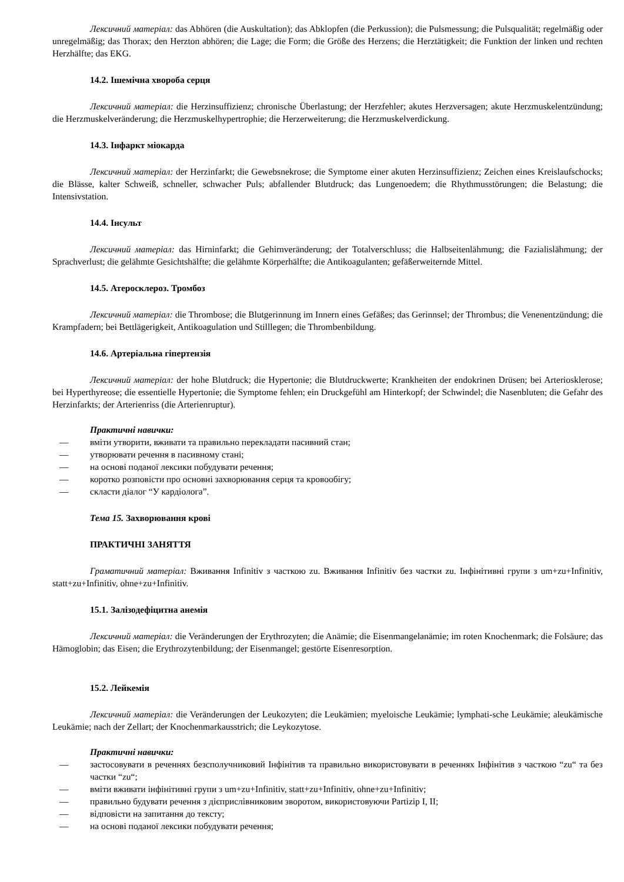Лексичний матеріал: das Abhören (die Auskultation); das Abklopfen (die Perkussion); die Pulsmessung; die Pulsqualität; regelmäßig oder unregelmäßig; das Thorax; den Herzton abhören; die Lage; die Form; die Größe des Herzens; die Herztätigkeit; die Funktion der linken und rechten Herzhälfte; das EKG.
14.2. Ішемічна хвороба серця
Лексичний матеріал: die Herzinsuffizienz; chronische Überlastung; der Herzfehler; akutes Herzversagen; akute Herzmuskelentzündung; die Herzmuskelveränderung; die Herzmuskelhypertrophie; die Herzerweiterung; die Herzmuskelverdickung.
14.3. Інфаркт міокарда
Лексичний матеріал: der Herzinfarkt; die Gewebsnekrose; die Symptome einer akuten Herzinsuffizienz; Zeichen eines Kreislaufschocks; die Blässe, kalter Schweiß, schneller, schwacher Puls; abfallender Blutdruck; das Lungenoedem; die Rhythmusstörungen; die Belastung; die Intensivstation.
14.4. Інсульт
Лексичний матеріал: das Hirninfarkt; die Gehirnveränderung; der Totalverschluss; die Halbseitenlähmung; die Fazialislähmung; der Sprachverlust; die gelähmte Gesichtshälfte; die gelähmte Körperhälfte; die Antikoagulanten; gefäßerweiternde Mittel.
14.5. Атеросклероз. Тромбоз
Лексичний матеріал: die Thrombose; die Blutgerinnung im Innern eines Gefäßes; das Gerinnsel; der Thrombus; die Venenentzündung; die Krampfadern; bei Bettlägerigkeit, Antikoagulation und Stilllegen; die Thrombenbildung.
14.6. Артеріальна гіпертензія
Лексичний матеріал: der hohe Blutdruck; die Hypertonie; die Blutdruckwerte; Krankheiten der endokrinen Drüsen; bei Arteriosklerose; bei Hyperthyreose; die essentielle Hypertonie; die Symptome fehlen; ein Druckgefühl am Hinterkopf; der Schwindel; die Nasenbluten; die Gefahr des Herzinfarkts; der Arterienriss (die Arterienruptur).
Практичні навички:
— вміти утворити, вживати та правильно перекладати пасивний стан;
— утворювати речення в пасивному стані;
— на основі поданої лексики побудувати речення;
— коротко розповісти про основні захворювання серця та кровообігу;
— скласти діалог “У кардіолога”.
Тема 15. Захворювання крові
ПРАКТИЧНІ ЗАНЯТТЯ
Граматичний матеріал: Вживання Infinitiv з часткою zu. Вживання Infinitiv без частки zu. Інфінітивні групи з um+zu+Infinitiv, statt+zu+Infinitiv, ohne+zu+Infinitiv.
15.1. Залізодефіцитна анемія
Лексичний матеріал: die Veränderungen der Erythrozyten; die Anämie; die Eisenmangelanämie; im roten Knochenmark; die Folsäure; das Hämoglobin; das Eisen; die Erythrozytenbildung; der Eisenmangel; gestörte Eisenresorption.
15.2. Лейкемія
Лексичний матеріал: die Veränderungen der Leukozyten; die Leukämien; myeloische Leukämie; lymphati-sche Leukämie; aleukämische Leukämie; nach der Zellart; der Knochenmarkausstrich; die Leykozytose.
Практичні навички:
— застосовувати в реченнях безсполучниковий Інфінітив та правильно використовувати в реченнях Інфінітив з часткою “zu“ та без частки “zu“;
— вміти вживати інфінітивні групи з um+zu+Infinitiv, statt+zu+Infinitiv, ohne+zu+Infinitiv;
— правильно будувати речення з дієприслівниковим зворотом, використовуючи Partizip I, II;
— відповісти на запитання до тексту;
— на основі поданої лексики побудувати речення;